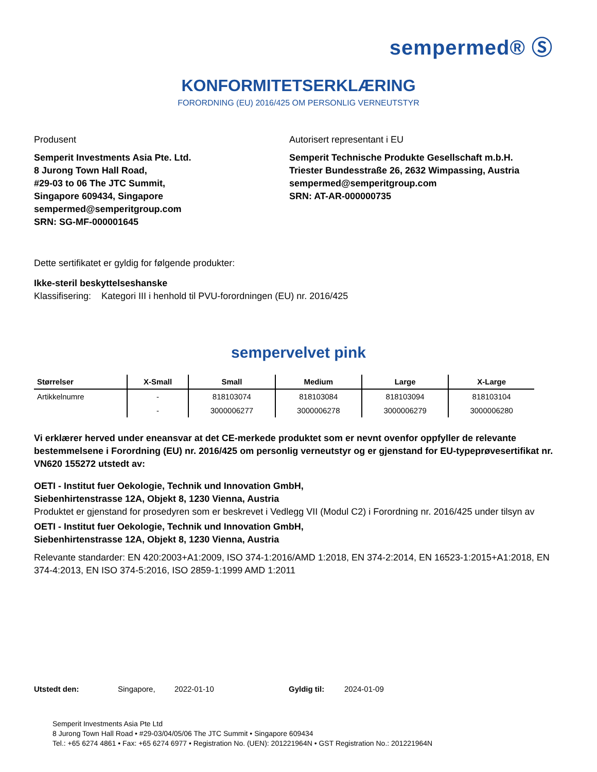sempermed® Ⓢ
KONFORMITETSERKLÆRING
FORORDNING (EU) 2016/425 OM PERSONLIG VERNEUTSTYR
Produsent
Semperit Investments Asia Pte. Ltd.
8 Jurong Town Hall Road,
#29-03 to 06 The JTC Summit,
Singapore 609434, Singapore
sempermed@semperitgroup.com
SRN: SG-MF-000001645
Autorisert representant i EU
Semperit Technische Produkte Gesellschaft m.b.H.
Triester Bundesstraße 26, 2632 Wimpassing, Austria
sempermed@semperitgroup.com
SRN: AT-AR-000000735
Dette sertifikatet er gyldig for følgende produkter:
Ikke-steril beskyttelseshanske
Klassifisering: Kategori III i henhold til PVU-forordningen (EU) nr. 2016/425
sempervelvet pink
| Størrelser | X-Small | Small | Medium | Large | X-Large |
| --- | --- | --- | --- | --- | --- |
| Artikkelnumre | - | 818103074 | 818103084 | 818103094 | 818103104 |
| | - | 3000006277 | 3000006278 | 3000006279 | 3000006280 |
Vi erklærer herved under eneansvar at det CE-merkede produktet som er nevnt ovenfor oppfyller de relevante bestemmelsene i Forordning (EU) nr. 2016/425 om personlig verneutstyr og er gjenstand for EU-typeprøvesertifikat nr. VN620 155272 utstedt av:
OETI - Institut fuer Oekologie, Technik und Innovation GmbH,
Siebenhirtenstrasse 12A, Objekt 8, 1230 Vienna, Austria
Produktet er gjenstand for prosedyren som er beskrevet i Vedlegg VII (Modul C2) i Forordning nr. 2016/425 under tilsyn av
OETI - Institut fuer Oekologie, Technik und Innovation GmbH,
Siebenhirtenstrasse 12A, Objekt 8, 1230 Vienna, Austria
Relevante standarder: EN 420:2003+A1:2009, ISO 374-1:2016/AMD 1:2018, EN 374-2:2014, EN 16523-1:2015+A1:2018, EN 374-4:2013, EN ISO 374-5:2016, ISO 2859-1:1999 AMD 1:2011
Utstedt den: Singapore, 2022-01-10 Gyldig til: 2024-01-09
Semperit Investments Asia Pte Ltd
8 Jurong Town Hall Road • #29-03/04/05/06 The JTC Summit • Singapore 609434
Tel.: +65 6274 4861 • Fax: +65 6274 6977 • Registration No. (UEN): 201221964N • GST Registration No.: 201221964N